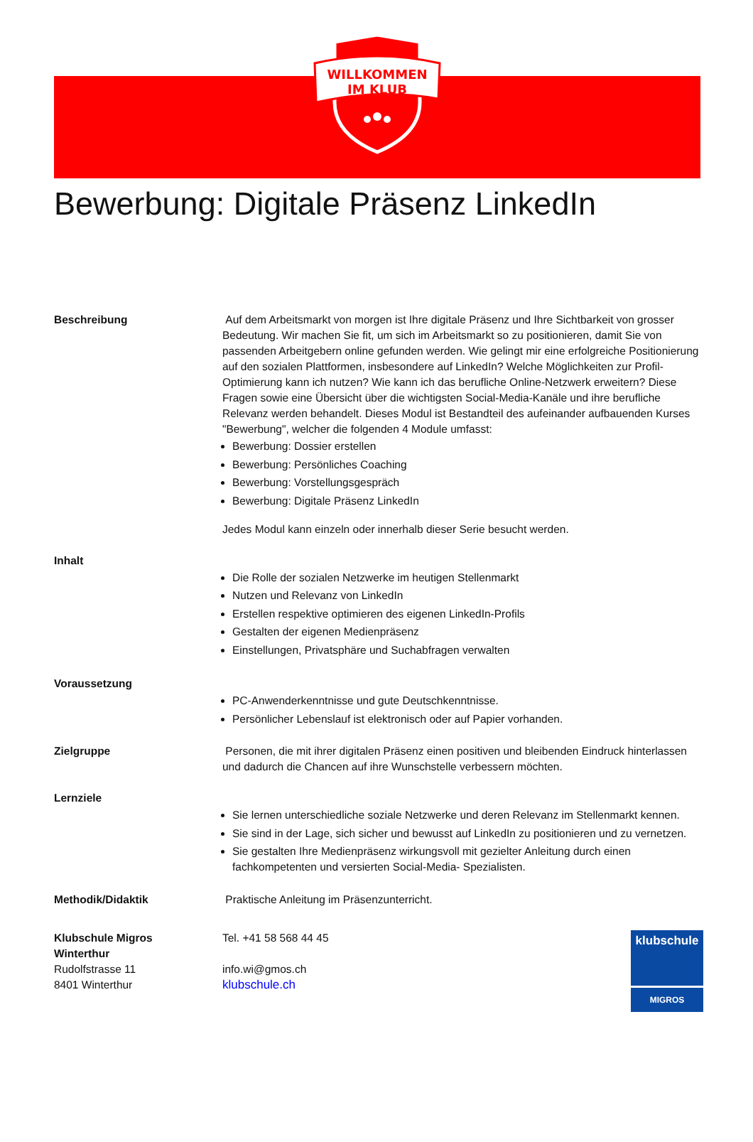WILLKOMMEN
IM KLUB
Bewerbung: Digitale Präsenz LinkedIn
Beschreibung Auf dem Arbeitsmarkt von morgen ist Ihre digitale Präsenz und Ihre Sichtbarkeit von grosser Bedeutung. Wir machen Sie fit, um sich im Arbeitsmarkt so zu positionieren, damit Sie von passenden Arbeitgebern online gefunden werden. Wie gelingt mir eine erfolgreiche Positionierung auf den sozialen Plattformen, insbesondere auf LinkedIn? Welche Möglichkeiten zur Profil-Optimierung kann ich nutzen? Wie kann ich das berufliche Online-Netzwerk erweitern? Diese Fragen sowie eine Übersicht über die wichtigsten Social-Media-Kanäle und ihre berufliche Relevanz werden behandelt. Dieses Modul ist Bestandteil des aufeinander aufbauenden Kurses "Bewerbung", welcher die folgenden 4 Module umfasst:
Bewerbung: Dossier erstellen
Bewerbung: Persönliches Coaching
Bewerbung: Vorstellungsgespräch
Bewerbung: Digitale Präsenz LinkedIn
Jedes Modul kann einzeln oder innerhalb dieser Serie besucht werden.
Inhalt
Die Rolle der sozialen Netzwerke im heutigen Stellenmarkt
Nutzen und Relevanz von LinkedIn
Erstellen respektive optimieren des eigenen LinkedIn-Profils
Gestalten der eigenen Medienpräsenz
Einstellungen, Privatsphäre und Suchabfragen verwalten
Voraussetzung
PC-Anwenderkenntnisse und gute Deutschkenntnisse.
Persönlicher Lebenslauf ist elektronisch oder auf Papier vorhanden.
Zielgruppe Personen, die mit ihrer digitalen Präsenz einen positiven und bleibenden Eindruck hinterlassen und dadurch die Chancen auf ihre Wunschstelle verbessern möchten.
Lernziele
Sie lernen unterschiedliche soziale Netzwerke und deren Relevanz im Stellenmarkt kennen.
Sie sind in der Lage, sich sicher und bewusst auf LinkedIn zu positionieren und zu vernetzen.
Sie gestalten Ihre Medienpräsenz wirkungsvoll mit gezielter Anleitung durch einen fachkompetenten und versierten Social-Media- Spezialisten.
Methodik/Didaktik Praktische Anleitung im Präsenzunterricht.
Klubschule Migros
Winterthur
Rudolfstrasse 11
8401 Winterthur
Tel. +41 58 568 44 45
info.wi@gmos.ch
klubschule.ch
klubschule
MIGROS